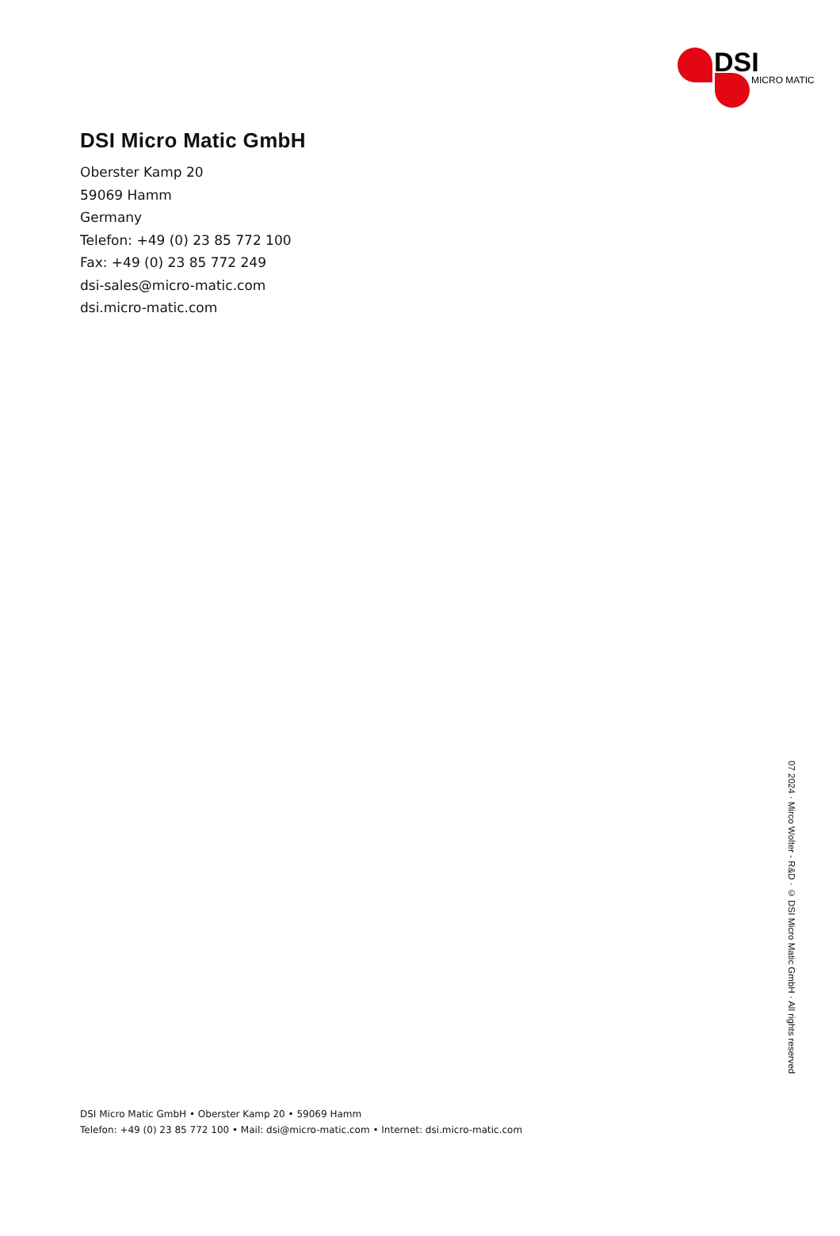DSI
MICRO MATIC
DSI Micro Matic GmbH
Oberster Kamp 20
59069 Hamm
Germany
Telefon: +49 (0) 23 85 772 100
Fax: +49 (0) 23 85 772 249
dsi-sales@micro-matic.com
dsi.micro-matic.com
07 2024 · Mirco Wolter - R&D · © DSI Micro Matic GmbH · All rights reserved
DSI Micro Matic GmbH • Oberster Kamp 20 • 59069 Hamm
Telefon: +49 (0) 23 85 772 100 • Mail: dsi@micro-matic.com • Internet: dsi.micro-matic.com